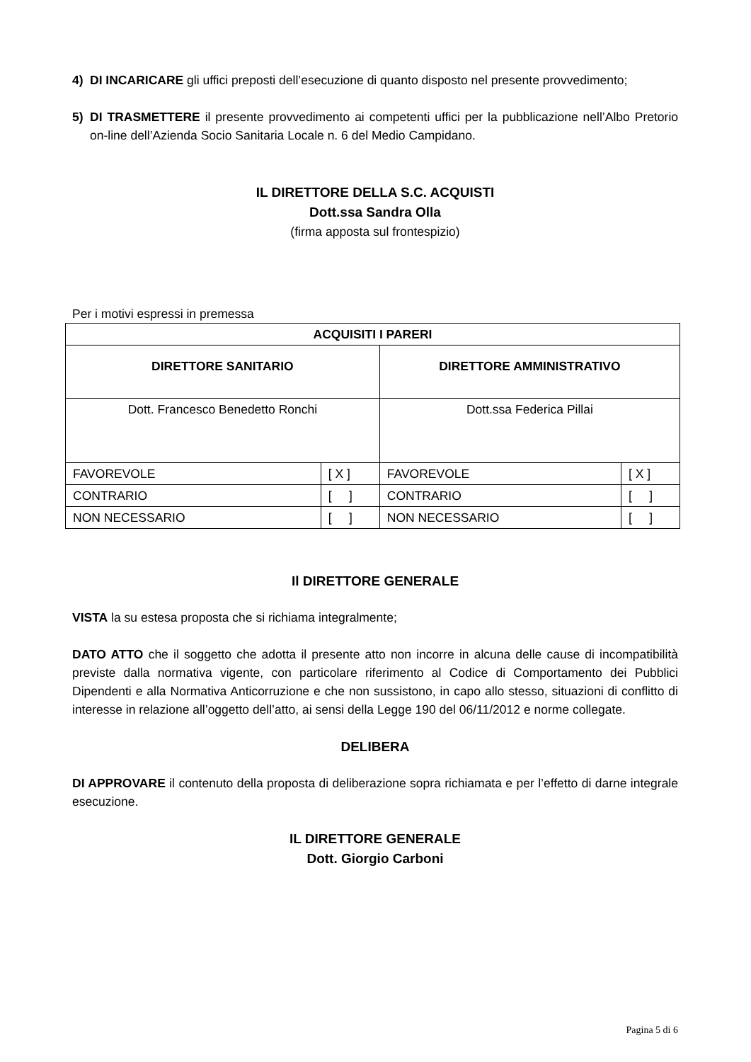4) DI INCARICARE gli uffici preposti dell’esecuzione di quanto disposto nel presente provvedimento;
5) DI TRASMETTERE il presente provvedimento ai competenti uffici per la pubblicazione nell’Albo Pretorio on-line dell’Azienda Socio Sanitaria Locale n. 6 del Medio Campidano.
IL DIRETTORE DELLA S.C. ACQUISTI
Dott.ssa Sandra Olla
(firma apposta sul frontespizio)
Per i motivi espressi in premessa
| ACQUISITI I PARERI | | | |
| --- | --- | --- | --- |
| DIRETTORE SANITARIO | | DIRETTORE AMMINISTRATIVO | |
| Dott. Francesco Benedetto Ronchi | | Dott.ssa Federica Pillai | |
| FAVOREVOLE | [ X ] | FAVOREVOLE | [ X ] |
| CONTRARIO | [ ] | CONTRARIO | [ ] |
| NON NECESSARIO | [ ] | NON NECESSARIO | [ ] |
Il DIRETTORE GENERALE
VISTA la su estesa proposta che si richiama integralmente;
DATO ATTO che il soggetto che adotta il presente atto non incorre in alcuna delle cause di incompatibilità previste dalla normativa vigente, con particolare riferimento al Codice di Comportamento dei Pubblici Dipendenti e alla Normativa Anticorruzione e che non sussistono, in capo allo stesso, situazioni di conflitto di interesse in relazione all’oggetto dell’atto, ai sensi della Legge 190 del 06/11/2012 e norme collegate.
DELIBERA
DI APPROVARE il contenuto della proposta di deliberazione sopra richiamata e per l’effetto di darne integrale esecuzione.
IL DIRETTORE GENERALE
Dott. Giorgio Carboni
Pagina 5 di 6